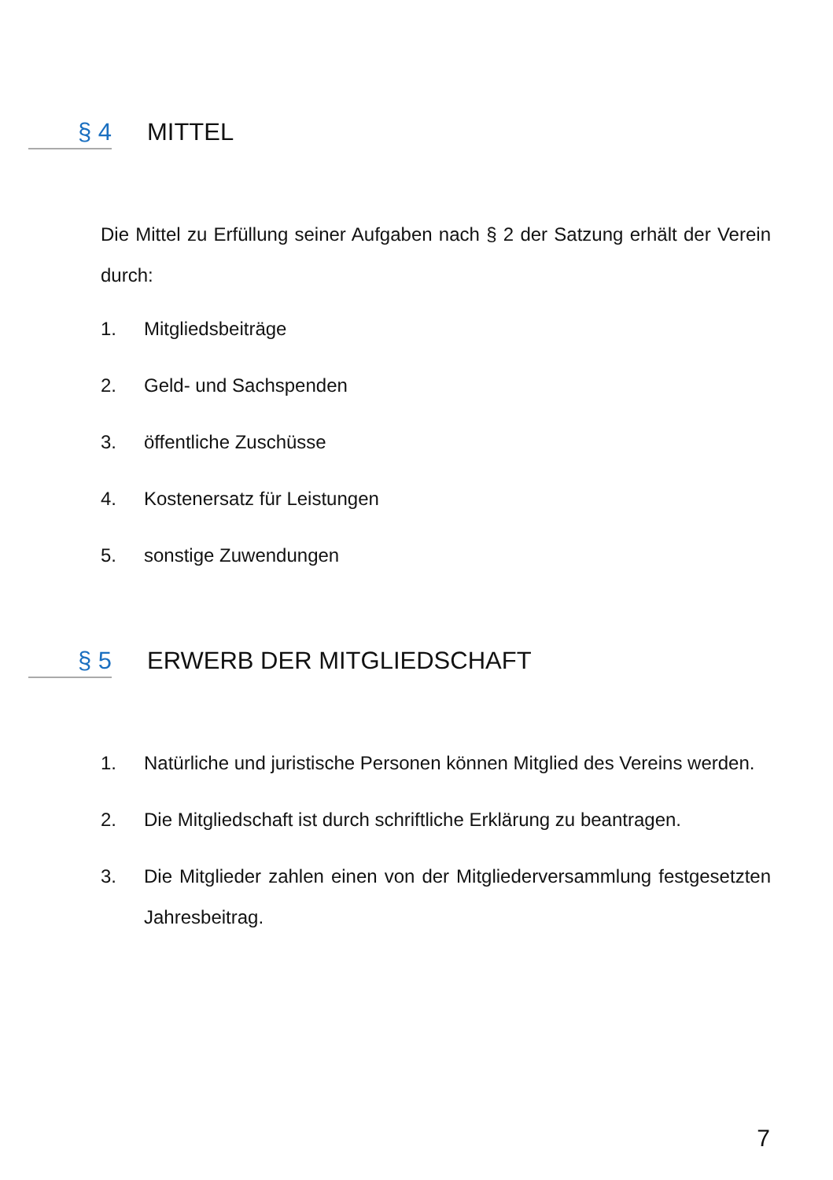§ 4 MITTEL
Die Mittel zu Erfüllung seiner Aufgaben nach § 2 der Satzung erhält der Verein durch:
1. Mitgliedsbeiträge
2. Geld- und Sachspenden
3. öffentliche Zuschüsse
4. Kostenersatz für Leistungen
5. sonstige Zuwendungen
§ 5 ERWERB DER MITGLIEDSCHAFT
1. Natürliche und juristische Personen können Mitglied des Vereins werden.
2. Die Mitgliedschaft ist durch schriftliche Erklärung zu beantragen.
3. Die Mitglieder zahlen einen von der Mitgliederversammlung festgesetzten Jahresbeitrag.
7